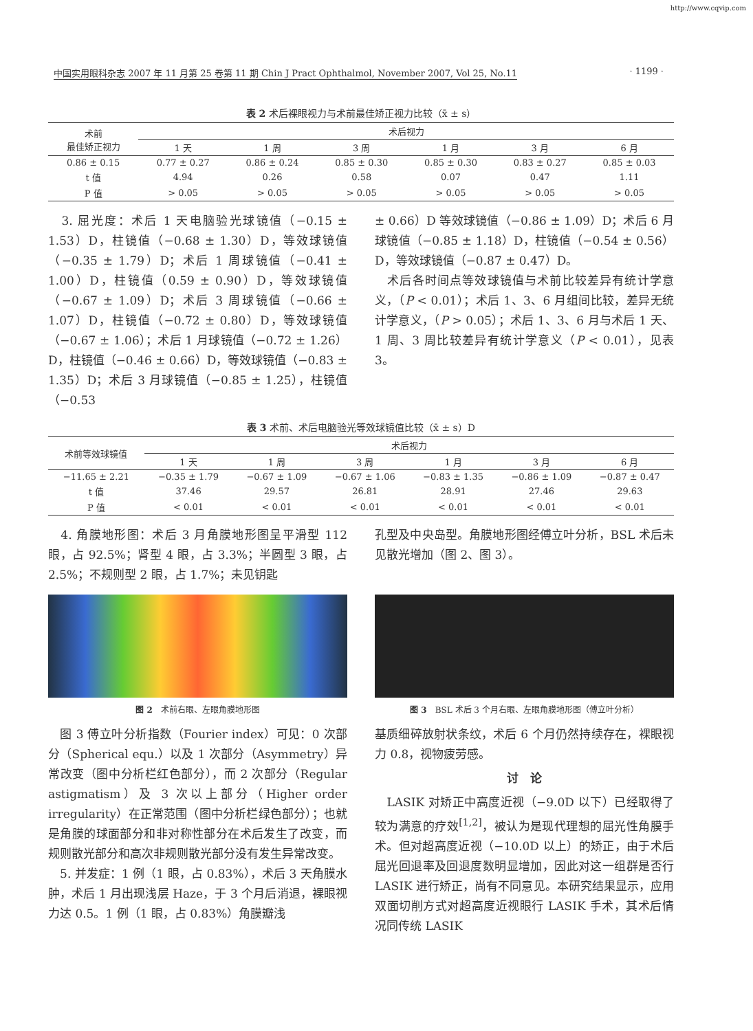http://www.cqvip.com
中国实用眼科杂志 2007 年 11 月第 25 卷第 11 期 Chin J Pract Ophthalmol, November 2007, Vol 25, No.11 · 1199 ·
表 2 术后裸眼视力与术前最佳矫正视力比较（x̄ ± s）
| 术前 最佳矫正视力 | 术后视力 | | | | | |
| --- | --- | --- | --- | --- | --- | --- |
| | 1 天 | 1 周 | 3 周 | 1 月 | 3 月 | 6 月 |
| 0.86 ± 0.15 | 0.77 ± 0.27 | 0.86 ± 0.24 | 0.85 ± 0.30 | 0.85 ± 0.30 | 0.83 ± 0.27 | 0.85 ± 0.03 |
| t 值 | 4.94 | 0.26 | 0.58 | 0.07 | 0.47 | 1.11 |
| P 值 | > 0.05 | > 0.05 | > 0.05 | > 0.05 | > 0.05 | > 0.05 |
　3. 屈光度：术后 1 天电脑验光球镜值（−0.15 ± 1.53）D，柱镜值（−0.68 ± 1.30）D，等效球镜值（−0.35 ± 1.79）D；术后 1 周球镜值（−0.41 ± 1.00）D，柱镜值（0.59 ± 0.90）D，等效球镜值（−0.67 ± 1.09）D；术后 3 周球镜值（−0.66 ± 1.07）D，柱镜值（−0.72 ± 0.80）D，等效球镜值（−0.67 ± 1.06）；术后 1 月球镜值（−0.72 ± 1.26）D，柱镜值（−0.46 ± 0.66）D，等效球镜值（−0.83 ± 1.35）D；术后 3 月球镜值（−0.85 ± 1.25），柱镜值（−0.53
± 0.66）D 等效球镜值（−0.86 ± 1.09）D；术后 6 月球镜值（−0.85 ± 1.18）D，柱镜值（−0.54 ± 0.56）D，等效球镜值（−0.87 ± 0.47）D。
　术后各时间点等效球镜值与术前比较差异有统计学意义，（P < 0.01）；术后 1、3、6 月组间比较，差异无统计学意义，（P > 0.05）；术后 1、3、6 月与术后 1 天、1 周、3 周比较差异有统计学意义（P < 0.01），见表 3。
表 3 术前、术后电脑验光等效球镜值比较（x̄ ± s）D
| 术前等效球镜值 | 术后视力 | | | | | |
| --- | --- | --- | --- | --- | --- | --- |
| | 1 天 | 1 周 | 3 周 | 1 月 | 3 月 | 6 月 |
| −11.65 ± 2.21 | −0.35 ± 1.79 | −0.67 ± 1.09 | −0.67 ± 1.06 | −0.83 ± 1.35 | −0.86 ± 1.09 | −0.87 ± 0.47 |
| t 值 | 37.46 | 29.57 | 26.81 | 28.91 | 27.46 | 29.63 |
| P 值 | < 0.01 | < 0.01 | < 0.01 | < 0.01 | < 0.01 | < 0.01 |
　4. 角膜地形图：术后 3 月角膜地形图呈平滑型 112 眼，占 92.5%；肾型 4 眼，占 3.3%；半圆型 3 眼，占 2.5%；不规则型 2 眼，占 1.7%；未见钥匙
孔型及中央岛型。角膜地形图经傅立叶分析，BSL 术后未见散光增加（图 2、图 3）。
图 2　术前右眼、左眼角膜地形图 图 3　BSL 术后 3 个月右眼、左眼角膜地形图（傅立叶分析）
　图 3 傅立叶分析指数（Fourier index）可见：0 次部分（Spherical equ.）以及 1 次部分（Asymmetry）异常改变（图中分析栏红色部分），而 2 次部分（Regular astigmatism）及 3 次以上部分（Higher order irregularity）在正常范围（图中分析栏绿色部分）；也就是角膜的球面部分和非对称性部分在术后发生了改变，而规则散光部分和高次非规则散光部分没有发生异常改变。
　5. 并发症：1 例（1 眼，占 0.83%），术后 3 天角膜水肿，术后 1 月出现浅层 Haze，于 3 个月后消退，裸眼视力达 0.5。1 例（1 眼，占 0.83%）角膜瓣浅
基质细碎放射状条纹，术后 6 个月仍然持续存在，裸眼视力 0.8，视物疲劳感。
讨　论
　LASIK 对矫正中高度近视（−9.0D 以下）已经取得了较为满意的疗效<sup>[1,2]</sup>，被认为是现代理想的屈光性角膜手术。但对超高度近视（−10.0D 以上）的矫正，由于术后屈光回退率及回退度数明显增加，因此对这一组群是否行 LASIK 进行矫正，尚有不同意见。本研究结果显示，应用双面切削方式对超高度近视眼行 LASIK 手术，其术后情况同传统 LASIK